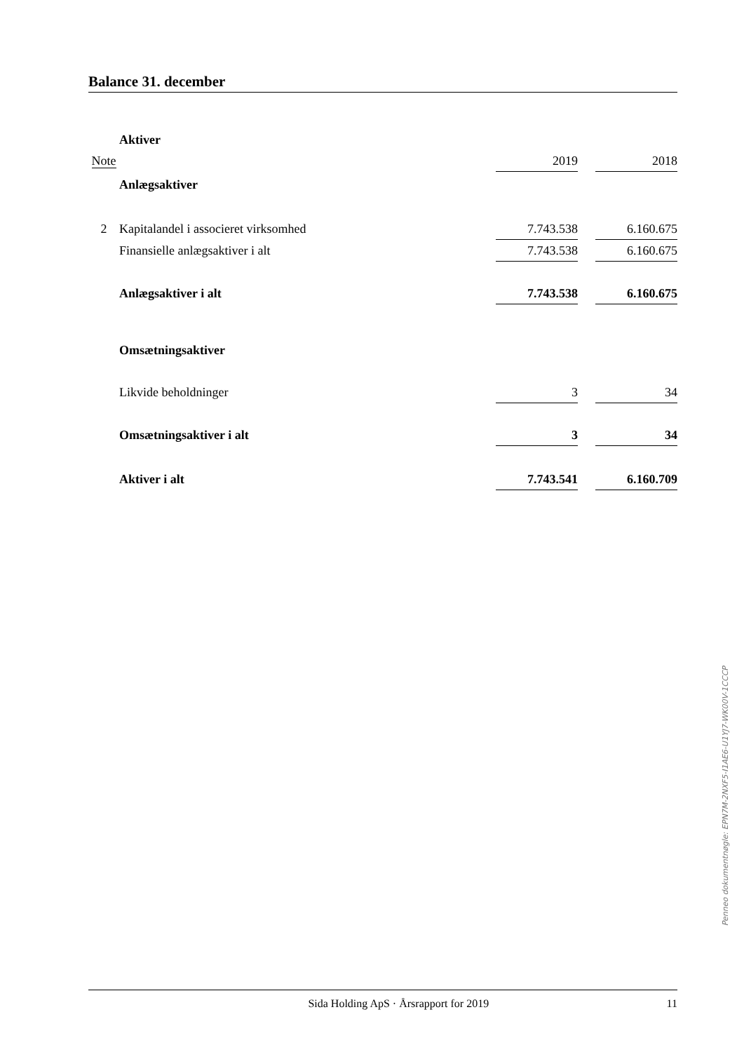Balance 31. december
| | Aktiver | | | |
| Note | | 2019 | | 2018 |
| | Anlægsaktiver | | | |
| 2 | Kapitalandel i associeret virksomhed | 7.743.538 | | 6.160.675 |
| | Finansielle anlægsaktiver i alt | 7.743.538 | | 6.160.675 |
| | Anlægsaktiver i alt | 7.743.538 | | 6.160.675 |
| | Omsætningsaktiver | | | |
| | Likvide beholdninger | 3 | | 34 |
| | Omsætningsaktiver i alt | 3 | | 34 |
| | Aktiver i alt | 7.743.541 | | 6.160.709 |
Penneo dokumentnøgle: EPN7M-2NXF5-I1AE6-U1YJ7-WK00V-1CCCP
Sida Holding ApS · Årsrapport for 2019 11